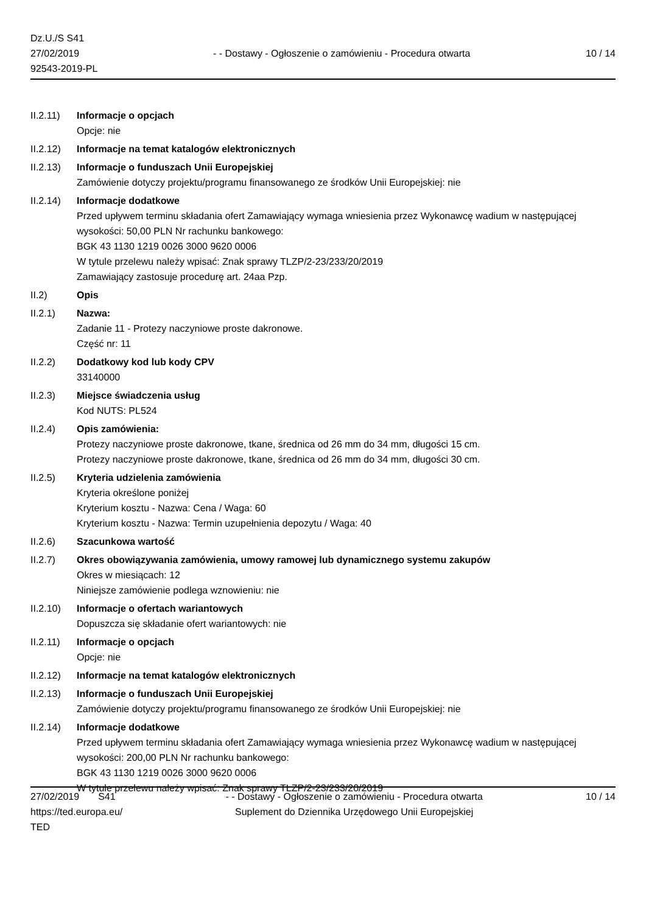Dz.U./S S41
27/02/2019
92543-2019-PL
- - Dostawy - Ogłoszenie o zamówieniu - Procedura otwarta
10 / 14
II.2.11)
Informacje o opcjach
Opcje: nie
II.2.12)
Informacje na temat katalogów elektronicznych
II.2.13)
Informacje o funduszach Unii Europejskiej
Zamówienie dotyczy projektu/programu finansowanego ze środków Unii Europejskiej: nie
II.2.14)
Informacje dodatkowe
Przed upływem terminu składania ofert Zamawiający wymaga wniesienia przez Wykonawcę wadium w następującej wysokości: 50,00 PLN Nr rachunku bankowego:
BGK 43 1130 1219 0026 3000 9620 0006
W tytule przelewu należy wpisać: Znak sprawy TLZP/2-23/233/20/2019
Zamawiający zastosuje procedurę art. 24aa Pzp.
II.2) Opis
II.2.1) Nazwa:
Zadanie 11 - Protezy naczyniowe proste dakronowe.
Część nr: 11
II.2.2) Dodatkowy kod lub kody CPV
33140000
II.2.3) Miejsce świadczenia usług
Kod NUTS: PL524
II.2.4) Opis zamówienia:
Protezy naczyniowe proste dakronowe, tkane, średnica od 26 mm do 34 mm, długości 15 cm.
Protezy naczyniowe proste dakronowe, tkane, średnica od 26 mm do 34 mm, długości 30 cm.
II.2.5) Kryteria udzielenia zamówienia
Kryteria określone poniżej
Kryterium kosztu - Nazwa: Cena / Waga: 60
Kryterium kosztu - Nazwa: Termin uzupełnienia depozytu / Waga: 40
II.2.6) Szacunkowa wartość
II.2.7) Okres obowiązywania zamówienia, umowy ramowej lub dynamicznego systemu zakupów
Okres w miesiącach: 12
Niniejsze zamówienie podlega wznowieniu: nie
II.2.10)
Informacje o ofertach wariantowych
Dopuszcza się składanie ofert wariantowych: nie
II.2.11)
Informacje o opcjach
Opcje: nie
II.2.12)
Informacje na temat katalogów elektronicznych
II.2.13)
Informacje o funduszach Unii Europejskiej
Zamówienie dotyczy projektu/programu finansowanego ze środków Unii Europejskiej: nie
II.2.14)
Informacje dodatkowe
Przed upływem terminu składania ofert Zamawiający wymaga wniesienia przez Wykonawcę wadium w następującej wysokości: 200,00 PLN Nr rachunku bankowego:
BGK 43 1130 1219 0026 3000 9620 0006
W tytule przelewu należy wpisać: Znak sprawy TLZP/2-23/233/20/2019
27/02/2019 S41
https://ted.europa.eu/
TED
- - Dostawy - Ogłoszenie o zamówieniu - Procedura otwarta
Suplement do Dziennika Urzędowego Unii Europejskiej
10 / 14